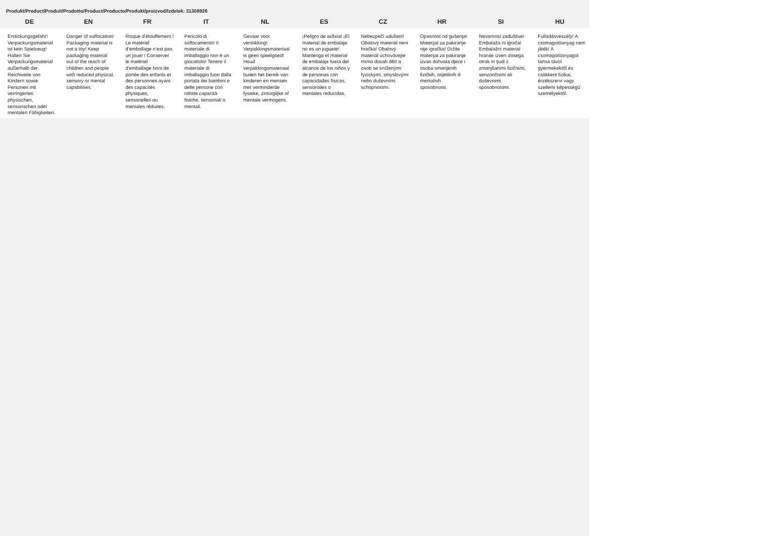Produkt/Product/Produit/Prodotto/Product/Producto/Produkt/proizvod/Izdelek: 31308926
| DE | EN | FR | IT | NL | ES | CZ | HR | SI | HU |
| --- | --- | --- | --- | --- | --- | --- | --- | --- | --- |
| Erstickungsgefahr! Verpackungsmaterial ist kein Spielzeug! Halten Sie Verpackungsmaterial außerhalb der Reichweite von Kindern sowie Personen mit verringerten physischen, sensorischen oder mentalen Fähigkeiten. | Danger of suffocation! Packaging material is not a toy! Keep packaging material out of the reach of children and people with reduced physical, sensory or mental capabilities. | Risque d'étouffement ! Le matériel d’emballage n’est pas un jouet ! Conserver le matériel d'emballage hors de portée des enfants et des personnes ayant des capacités physiques, sensorielles ou mentales réduites. | Pericolo di soffocamento! Il materiale di imballaggio non è un giocattolo! Tenere il materiale di imballaggio fuori dalla portata dei bambini e delle persone con ridotte capacità fisiche, sensoriali o mentali. | Gevaar voor verstikking! Verpakkingsmateriaal is geen speelgoed! Houd verpakkingsmateriaal buiten het bereik van kinderen en mensen met verminderde fysieke, zintuiglijke of mentale vermogens. | ¡Peligro de asfixia! ¡El material de embalaje no es un juguete! Mantenga el material de embalaje fuera del alcance de los niños y de personas con capacidades físicas, sensoriales o mentales reducidas. | Nebezpečí udušení! Obalový materiál není hračka! Obalový materiál uchovávejte mimo dosah dětí a osob se sníženými fyzickými, smyslovými nebo duševními schopnostmi. | Opasnost od gušenja! Materijal za pakiranje nije igračka! Držite materijal za pakiranje izvan dohvata djece i osoba smanjenih fizičkih, osjetilnih ili mentalnih sposobnosti. | Nevarnost zadušitve! Embalaža ni igrača! Embalažni material hranite izven dosega otrok in ljudi z zmanjšanimi fizičnimi, senzoričnimi ali duševnimi sposobnostmi. | Fulladásveszély! A csomagolóanyag nem játék! A csomagolóanyagot tartsa távol gyermekektől és csökkent fizikai, érzékszervi vagy szellemi képességű személyektől. |